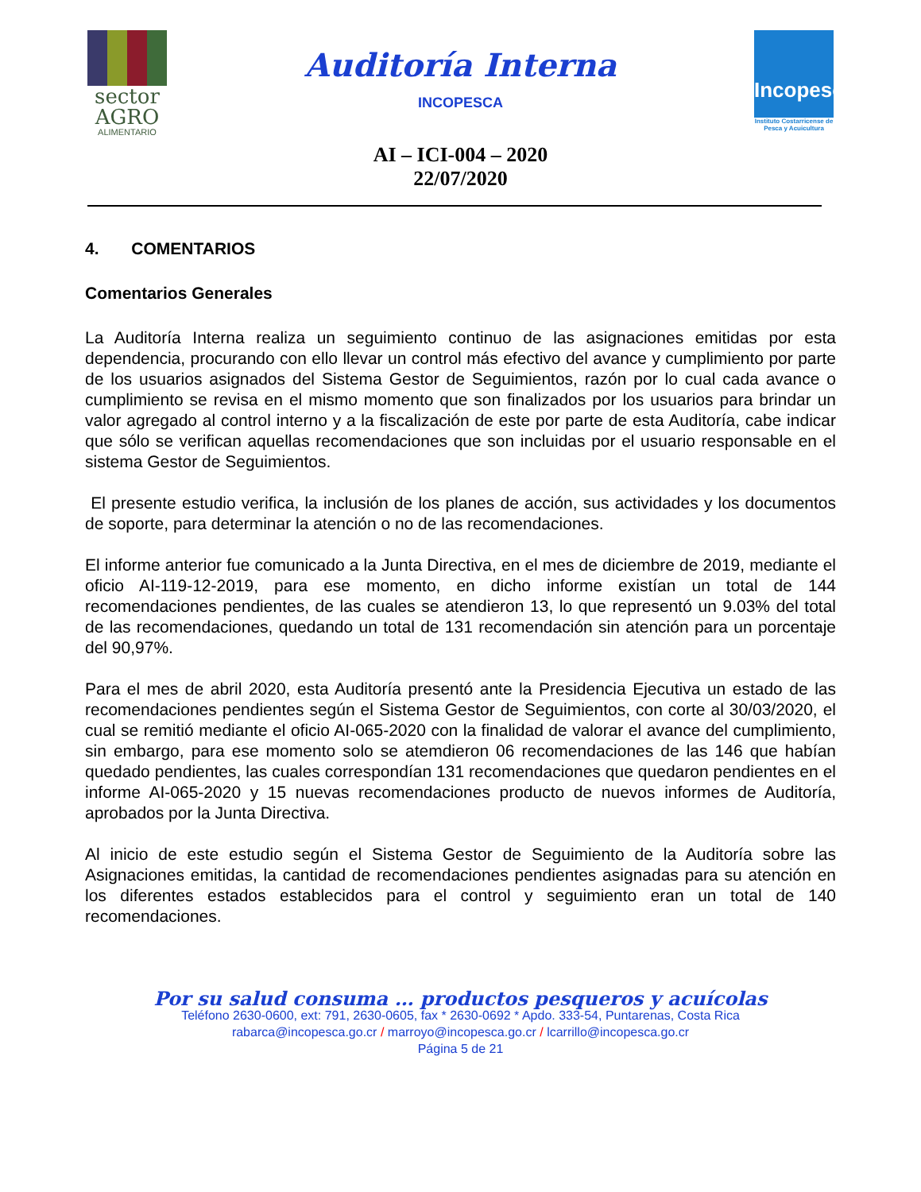sector
AGRO
ALIMENTARIO
Auditoría Interna
INCOPESCA
AI – ICI-004 – 2020
22/07/2020
Incopesca
Instituto Costarricense de Pesca y Acuicultura
4. COMENTARIOS
Comentarios Generales
La Auditoría Interna realiza un seguimiento continuo de las asignaciones emitidas por esta dependencia, procurando con ello llevar un control más efectivo del avance y cumplimiento por parte de los usuarios asignados del Sistema Gestor de Seguimientos, razón por lo cual cada avance o cumplimiento se revisa en el mismo momento que son finalizados por los usuarios para brindar un valor agregado al control interno y a la fiscalización de este por parte de esta Auditoría, cabe indicar que sólo se verifican aquellas recomendaciones que son incluidas por el usuario responsable en el sistema Gestor de Seguimientos.
El presente estudio verifica, la inclusión de los planes de acción, sus actividades y los documentos de soporte, para determinar la atención o no de las recomendaciones.
El informe anterior fue comunicado a la Junta Directiva, en el mes de diciembre de 2019, mediante el oficio AI-119-12-2019, para ese momento, en dicho informe existían un total de 144 recomendaciones pendientes, de las cuales se atendieron 13, lo que representó un 9.03% del total de las recomendaciones, quedando un total de 131 recomendación sin atención para un porcentaje del 90,97%.
Para el mes de abril 2020, esta Auditoría presentó ante la Presidencia Ejecutiva un estado de las recomendaciones pendientes según el Sistema Gestor de Seguimientos, con corte al 30/03/2020, el cual se remitió mediante el oficio AI-065-2020 con la finalidad de valorar el avance del cumplimiento, sin embargo, para ese momento solo se atemdieron 06 recomendaciones de las 146 que habían quedado pendientes, las cuales correspondían 131 recomendaciones que quedaron pendientes en el informe AI-065-2020 y 15 nuevas recomendaciones producto de nuevos informes de Auditoría, aprobados por la Junta Directiva.
Al inicio de este estudio según el Sistema Gestor de Seguimiento de la Auditoría sobre las Asignaciones emitidas, la cantidad de recomendaciones pendientes asignadas para su atención en los diferentes estados establecidos para el control y seguimiento eran un total de 140 recomendaciones.
Por su salud consuma … productos pesqueros y acuícolas
Teléfono 2630-0600, ext: 791, 2630-0605, fax * 2630-0692 * Apdo. 333-54, Puntarenas, Costa Rica
rabarca@incopesca.go.cr / marroyo@incopesca.go.cr / lcarrillo@incopesca.go.cr
Página 5 de 21